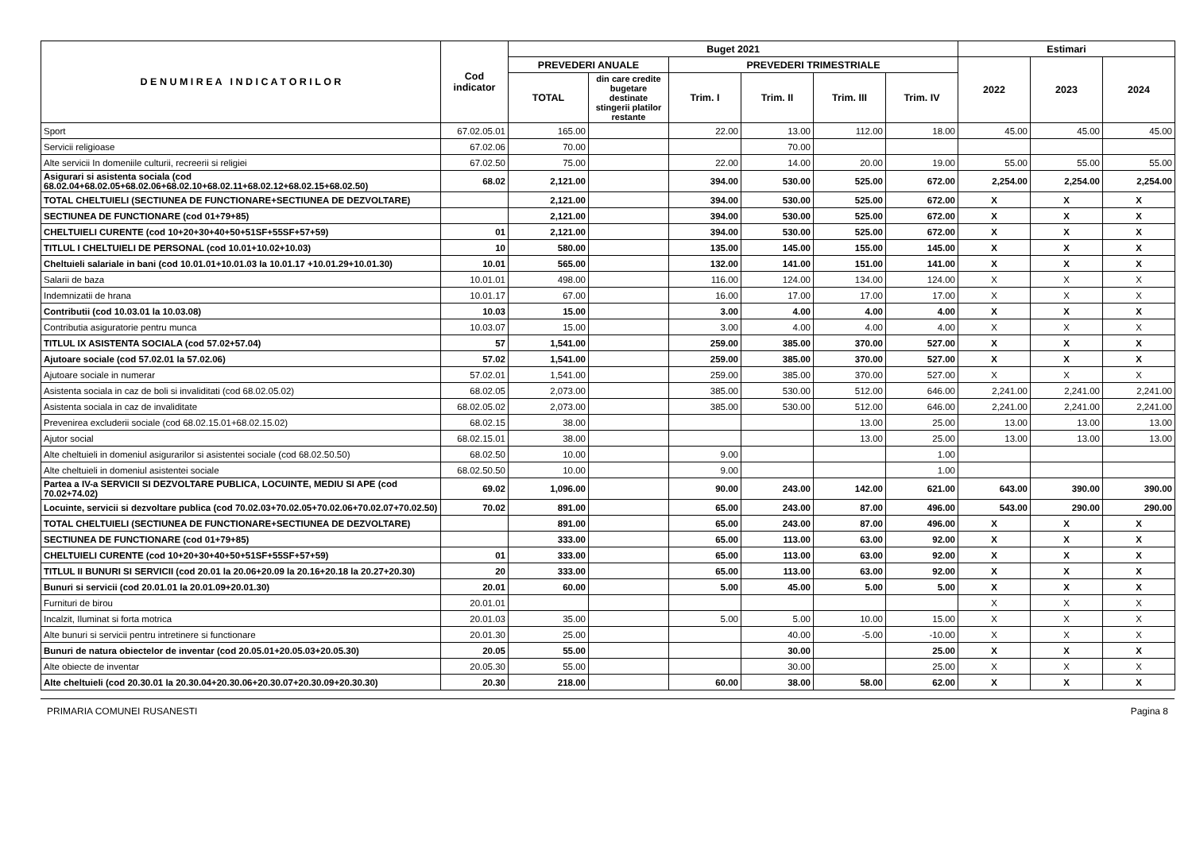| D E N U M I R E A I N D I C A T O R I L O R | Cod indicator | Buget 2021 | | | | | | Estimari | | |
| --- | --- | --- | --- | --- | --- | --- | --- | --- | --- | --- |
| | | PREVEDERI ANUALE | | PREVEDERI TRIMESTRIALE | | | | 2022 | 2023 | 2024 |
| | | TOTAL | din care credite bugetare destinate stingerii platilor restante | Trim. I | Trim. II | Trim. III | Trim. IV | | | |
| Sport | 67.02.05.01 | 165.00 | | 22.00 | 13.00 | 112.00 | 18.00 | 45.00 | 45.00 | 45.00 |
| Servicii religioase | 67.02.06 | 70.00 | | | 70.00 | | | | | |
| Alte servicii In domeniile culturii, recreerii si religiei | 67.02.50 | 75.00 | | 22.00 | 14.00 | 20.00 | 19.00 | 55.00 | 55.00 | 55.00 |
| Asigurari si asistenta sociala (cod 68.02.04+68.02.05+68.02.06+68.02.10+68.02.11+68.02.12+68.02.15+68.02.50) | 68.02 | 2,121.00 | | 394.00 | 530.00 | 525.00 | 672.00 | 2,254.00 | 2,254.00 | 2,254.00 |
| TOTAL CHELTUIELI (SECTIUNEA DE FUNCTIONARE+SECTIUNEA DE DEZVOLTARE) | | 2,121.00 | | 394.00 | 530.00 | 525.00 | 672.00 | X | X | X |
| SECTIUNEA DE FUNCTIONARE (cod 01+79+85) | | 2,121.00 | | 394.00 | 530.00 | 525.00 | 672.00 | X | X | X |
| CHELTUIELI CURENTE (cod 10+20+30+40+50+51SF+55SF+57+59) | 01 | 2,121.00 | | 394.00 | 530.00 | 525.00 | 672.00 | X | X | X |
| TITLUL I CHELTUIELI DE PERSONAL (cod 10.01+10.02+10.03) | 10 | 580.00 | | 135.00 | 145.00 | 155.00 | 145.00 | X | X | X |
| Cheltuieli salariale in bani (cod 10.01.01+10.01.03 la 10.01.17 +10.01.29+10.01.30) | 10.01 | 565.00 | | 132.00 | 141.00 | 151.00 | 141.00 | X | X | X |
| Salarii de baza | 10.01.01 | 498.00 | | 116.00 | 124.00 | 134.00 | 124.00 | X | X | X |
| Indemnizatii de hrana | 10.01.17 | 67.00 | | 16.00 | 17.00 | 17.00 | 17.00 | X | X | X |
| Contributii (cod 10.03.01 la 10.03.08) | 10.03 | 15.00 | | 3.00 | 4.00 | 4.00 | 4.00 | X | X | X |
| Contributia asiguratorie pentru munca | 10.03.07 | 15.00 | | 3.00 | 4.00 | 4.00 | 4.00 | X | X | X |
| TITLUL IX ASISTENTA SOCIALA (cod 57.02+57.04) | 57 | 1,541.00 | | 259.00 | 385.00 | 370.00 | 527.00 | X | X | X |
| Ajutoare sociale (cod 57.02.01 la 57.02.06) | 57.02 | 1,541.00 | | 259.00 | 385.00 | 370.00 | 527.00 | X | X | X |
| Ajutoare sociale in numerar | 57.02.01 | 1,541.00 | | 259.00 | 385.00 | 370.00 | 527.00 | X | X | X |
| Asistenta sociala in caz de boli si invaliditati (cod 68.02.05.02) | 68.02.05 | 2,073.00 | | 385.00 | 530.00 | 512.00 | 646.00 | 2,241.00 | 2,241.00 | 2,241.00 |
| Asistenta sociala in caz de invaliditate | 68.02.05.02 | 2,073.00 | | 385.00 | 530.00 | 512.00 | 646.00 | 2,241.00 | 2,241.00 | 2,241.00 |
| Prevenirea excluderii sociale (cod 68.02.15.01+68.02.15.02) | 68.02.15 | 38.00 | | | | 13.00 | 25.00 | 13.00 | 13.00 | 13.00 |
| Ajutor social | 68.02.15.01 | 38.00 | | | | 13.00 | 25.00 | 13.00 | 13.00 | 13.00 |
| Alte cheltuieli in domeniul asigurarilor si asistentei sociale (cod 68.02.50.50) | 68.02.50 | 10.00 | | 9.00 | | | 1.00 | | | |
| Alte cheltuieli in domeniul asistentei sociale | 68.02.50.50 | 10.00 | | 9.00 | | | 1.00 | | | |
| Partea a IV-a SERVICII SI DEZVOLTARE PUBLICA, LOCUINTE, MEDIU SI APE (cod 70.02+74.02) | 69.02 | 1,096.00 | | 90.00 | 243.00 | 142.00 | 621.00 | 643.00 | 390.00 | 390.00 |
| Locuinte, servicii si dezvoltare publica (cod 70.02.03+70.02.05+70.02.06+70.02.07+70.02.50) | 70.02 | 891.00 | | 65.00 | 243.00 | 87.00 | 496.00 | 543.00 | 290.00 | 290.00 |
| TOTAL CHELTUIELI (SECTIUNEA DE FUNCTIONARE+SECTIUNEA DE DEZVOLTARE) | | 891.00 | | 65.00 | 243.00 | 87.00 | 496.00 | X | X | X |
| SECTIUNEA DE FUNCTIONARE (cod 01+79+85) | | 333.00 | | 65.00 | 113.00 | 63.00 | 92.00 | X | X | X |
| CHELTUIELI CURENTE (cod 10+20+30+40+50+51SF+55SF+57+59) | 01 | 333.00 | | 65.00 | 113.00 | 63.00 | 92.00 | X | X | X |
| TITLUL II BUNURI SI SERVICII (cod 20.01 la 20.06+20.09 la 20.16+20.18 la 20.27+20.30) | 20 | 333.00 | | 65.00 | 113.00 | 63.00 | 92.00 | X | X | X |
| Bunuri si servicii (cod 20.01.01 la 20.01.09+20.01.30) | 20.01 | 60.00 | | 5.00 | 45.00 | 5.00 | 5.00 | X | X | X |
| Furnituri de birou | 20.01.01 | | | | | | | X | X | X |
| Incalzit, Iluminat si forta motrica | 20.01.03 | 35.00 | | 5.00 | 5.00 | 10.00 | 15.00 | X | X | X |
| Alte bunuri si servicii pentru intretinere si functionare | 20.01.30 | 25.00 | | | 40.00 | -5.00 | -10.00 | X | X | X |
| Bunuri de natura obiectelor de inventar (cod 20.05.01+20.05.03+20.05.30) | 20.05 | 55.00 | | | 30.00 | | 25.00 | X | X | X |
| Alte obiecte de inventar | 20.05.30 | 55.00 | | | 30.00 | | 25.00 | X | X | X |
| Alte cheltuieli (cod 20.30.01 la 20.30.04+20.30.06+20.30.07+20.30.09+20.30.30) | 20.30 | 218.00 | | 60.00 | 38.00 | 58.00 | 62.00 | X | X | X |
PRIMARIA COMUNEI RUSANESTI Pagina 8